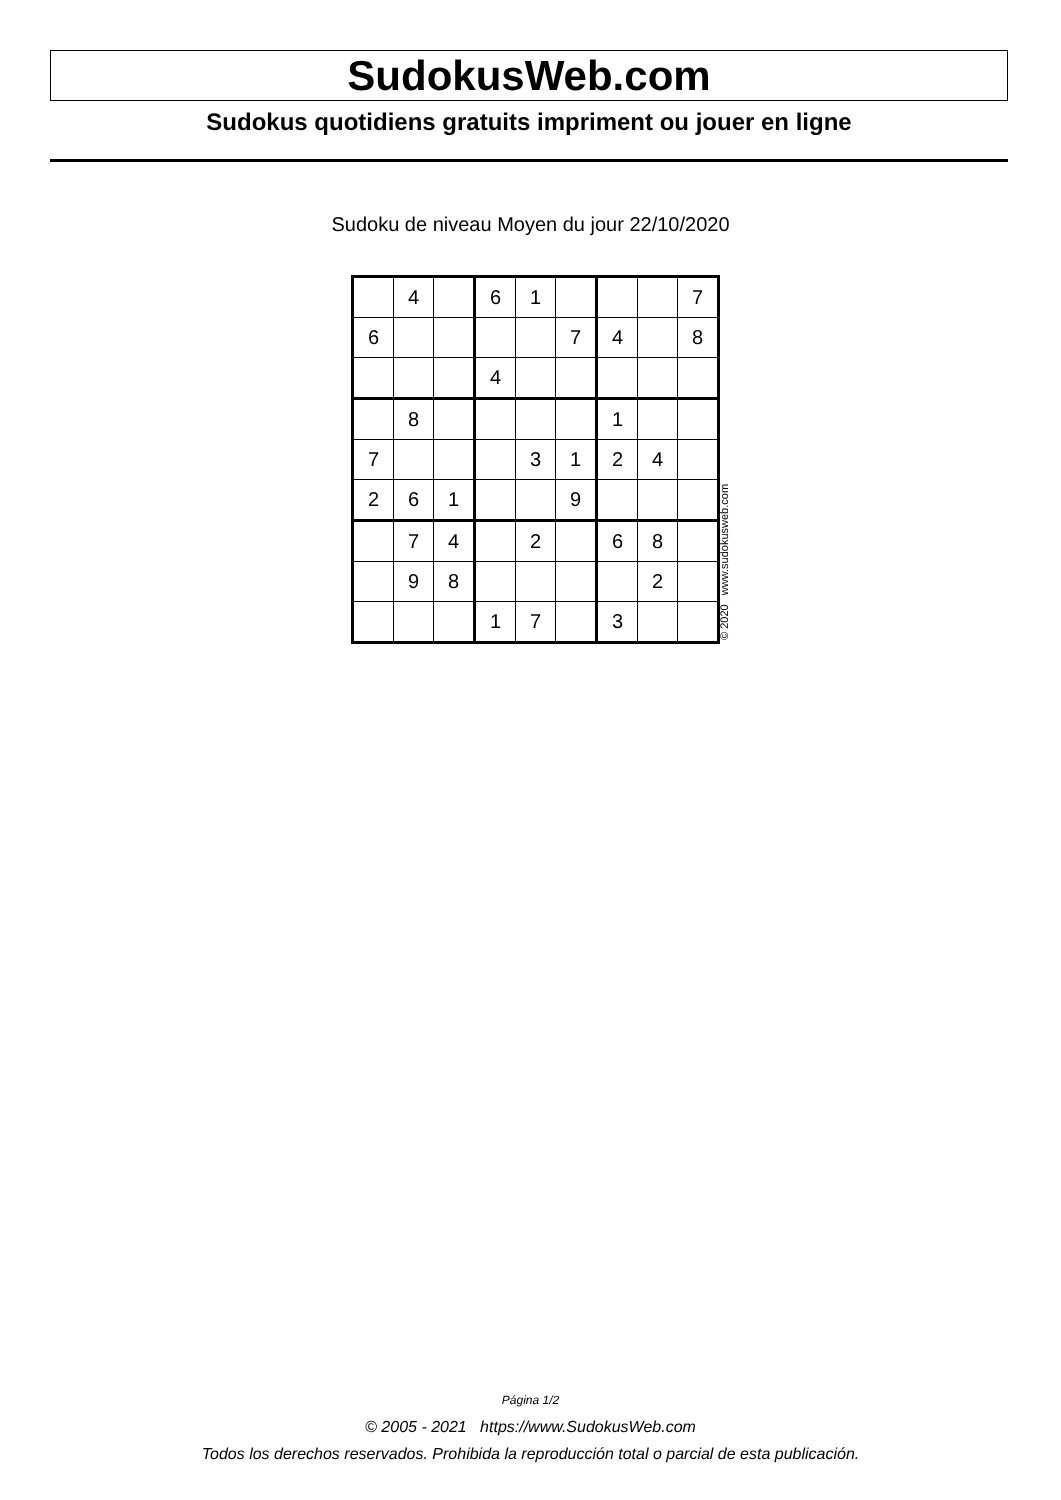SudokusWeb.com
Sudokus quotidiens gratuits impriment ou jouer en ligne
Sudoku de niveau Moyen du jour 22/10/2020
| | 4 | | 6 | 1 | | | | 7 |
| 6 | | | | | 7 | 4 | | 8 |
| | | | 4 | | | | | |
| | 8 | | | | | 1 | | |
| 7 | | | | 3 | 1 | 2 | 4 | |
| 2 | 6 | 1 | | | 9 | | | |
| | 7 | 4 | | 2 | | 6 | 8 | |
| | 9 | 8 | | | | | 2 | |
| | | | 1 | 7 | | 3 | | |
© 2020 www.sudokusweb.com
Página 1/2
© 2005 - 2021 https://www.SudokusWeb.com
Todos los derechos reservados. Prohibida la reproducción total o parcial de esta publicación.